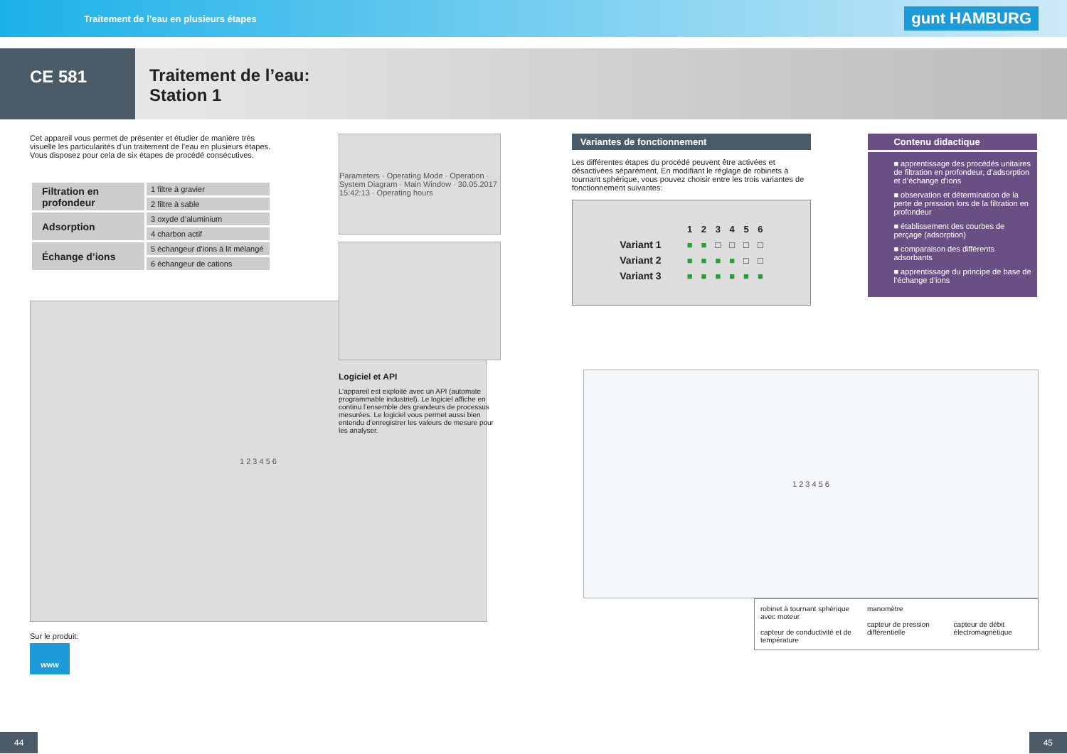Traitement de l’eau en plusieurs étapes gunt HAMBURG
CE 581 Traitement de l’eau:
Station 1
Cet appareil vous permet de présenter et étudier de manière très visuelle les particularités d’un traitement de l’eau en plusieurs étapes. Vous disposez pour cela de six étapes de procédé consécutives.
| Filtration en profondeur | 1 filtre à gravier |
| | 2 filtre à sable |
| Adsorption | 3 oxyde d’aluminium |
| | 4 charbon actif |
| Échange d’ions | 5 échangeur d’ions à lit mélangé |
| | 6 échangeur de cations |
1 2 3 4 5 6
Sur le produit:
www
Parameters · Operating Mode · Operation · System Diagram · Main Window · 30.05.2017 15:42:13 · Operating hours
Logiciel et API
L’appareil est exploité avec un API (automate programmable industriel). Le logiciel affiche en continu l’ensemble des grandeurs de processus mesurées. Le logiciel vous permet aussi bien entendu d’enregistrer les valeurs de mesure pour les analyser.
Variantes de fonctionnement
Les différentes étapes du procédé peuvent être activées et désactivées séparément. En modifiant le réglage de robinets à tournant sphérique, vous pouvez choisir entre les trois variantes de fonctionnement suivantes:
| | 1 | 2 | 3 | 4 | 5 | 6 |
| --- | --- | --- | --- | --- | --- | --- |
| Variant 1 | ■ | ■ | □ | □ | □ | □ |
| Variant 2 | ■ | ■ | ■ | ■ | □ | □ |
| Variant 3 | ■ | ■ | ■ | ■ | ■ | ■ |
Contenu didactique
■ apprentissage des procédés unitaires de filtration en profondeur, d’adsorption et d’échange d’ions
■ observation et détermination de la perte de pression lors de la filtration en profondeur
■ établissement des courbes de perçage (adsorption)
■ comparaison des différents adsorbants
■ apprentissage du principe de base de l’échange d’ions
1 2 3 4 5 6
robinet à tournant sphérique avec moteur
capteur de conductivité et de température
manomètre
capteur de pression différentielle
capteur de débit électromagnétique
44 45